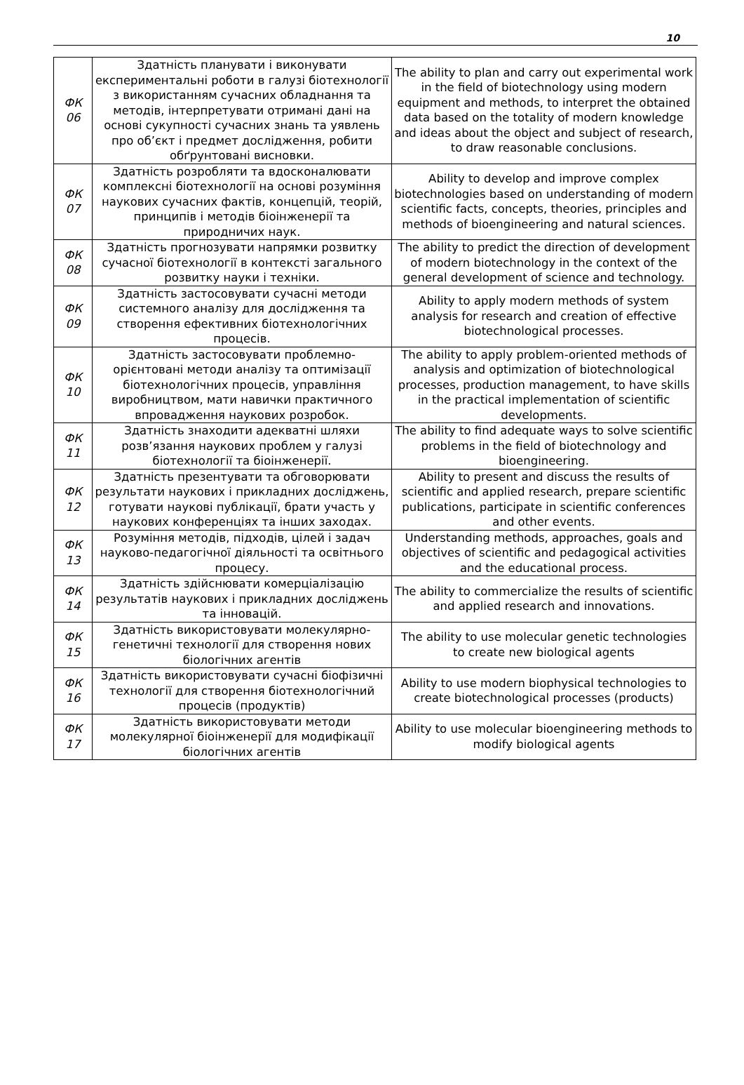10
| ФК 06 | Здатність планувати і виконувати експериментальні роботи в галузі біотехнології з використанням сучасних обладнання та методів, інтерпретувати отримані дані на основі сукупності сучасних знань та уявлень про об’єкт і предмет дослідження, робити обґрунтовані висновки. | The ability to plan and carry out experimental work in the field of biotechnology using modern equipment and methods, to interpret the obtained data based on the totality of modern knowledge and ideas about the object and subject of research, to draw reasonable conclusions. |
| ФК 07 | Здатність розробляти та вдосконалювати комплексні біотехнології на основі розуміння наукових сучасних фактів, концепцій, теорій, принципів і методів біоінженерії та природничих наук. | Ability to develop and improve complex biotechnologies based on understanding of modern scientific facts, concepts, theories, principles and methods of bioengineering and natural sciences. |
| ФК 08 | Здатність прогнозувати напрямки розвитку сучасної біотехнології в контексті загального розвитку науки і техніки. | The ability to predict the direction of development of modern biotechnology in the context of the general development of science and technology. |
| ФК 09 | Здатність застосовувати сучасні методи системного аналізу для дослідження та створення ефективних біотехнологічних процесів. | Ability to apply modern methods of system analysis for research and creation of effective biotechnological processes. |
| ФК 10 | Здатність застосовувати проблемно-орієнтовані методи аналізу та оптимізації біотехнологічних процесів, управління виробництвом, мати навички практичного впровадження наукових розробок. | The ability to apply problem-oriented methods of analysis and optimization of biotechnological processes, production management, to have skills in the practical implementation of scientific developments. |
| ФК 11 | Здатність знаходити адекватні шляхи розв’язання наукових проблем у галузі біотехнології та біоінженерії. | The ability to find adequate ways to solve scientific problems in the field of biotechnology and bioengineering. |
| ФК 12 | Здатність презентувати та обговорювати результати наукових і прикладних досліджень, готувати наукові публікації, брати участь у наукових конференціях та інших заходах. | Ability to present and discuss the results of scientific and applied research, prepare scientific publications, participate in scientific conferences and other events. |
| ФК 13 | Розуміння методів, підходів, цілей і задач науково-педагогічної діяльності та освітнього процесу. | Understanding methods, approaches, goals and objectives of scientific and pedagogical activities and the educational process. |
| ФК 14 | Здатність здійснювати комерціалізацію результатів наукових і прикладних досліджень та інновацій. | The ability to commercialize the results of scientific and applied research and innovations. |
| ФК 15 | Здатність використовувати молекулярно-генетичні технології для створення нових біологічних агентів | The ability to use molecular genetic technologies to create new biological agents |
| ФК 16 | Здатність використовувати сучасні біофізичні технології для створення біотехнологічний процесів (продуктів) | Ability to use modern biophysical technologies to create biotechnological processes (products) |
| ФК 17 | Здатність використовувати методи молекулярної біоінженерії для модифікації біологічних агентів | Ability to use molecular bioengineering methods to modify biological agents |